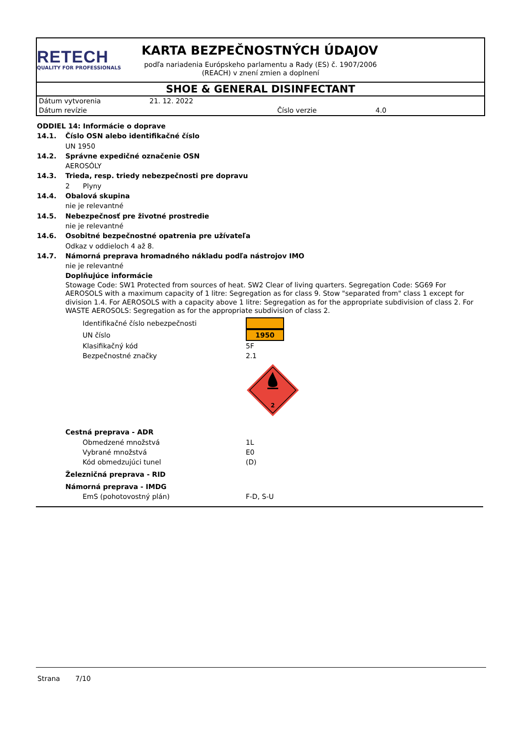RETECH
QUALITY FOR PROFESSIONALS
KARTA BEZPEČNOSTNÝCH ÚDAJOV
podľa nariadenia Európskeho parlamentu a Rady (ES) č. 1907/2006 (REACH) v znení zmien a doplnení
SHOE & GENERAL DISINFECTANT
Dátum vytvorenia
21. 12. 2022
Dátum revízie
Číslo verzie
4.0
ODDIEL 14: Informácie o doprave
14.1. Číslo OSN alebo identifikačné číslo
UN 1950
14.2. Správne expedičné označenie OSN
AEROSÓLY
14.3. Trieda, resp. triedy nebezpečnosti pre dopravu
2 Plyny
14.4. Obalová skupina
nie je relevantné
14.5. Nebezpečnosť pre životné prostredie
nie je relevantné
14.6. Osobitné bezpečnostné opatrenia pre užívateľa
Odkaz v oddieloch 4 až 8.
14.7. Námorná preprava hromadného nákladu podľa nástrojov IMO
nie je relevantné
Doplňujúce informácie
Stowage Code: SW1 Protected from sources of heat. SW2 Clear of living quarters. Segregation Code: SG69 For AEROSOLS with a maximum capacity of 1 litre: Segregation as for class 9. Stow "separated from" class 1 except for division 1.4. For AEROSOLS with a capacity above 1 litre: Segregation as for the appropriate subdivision of class 2. For WASTE AEROSOLS: Segregation as for the appropriate subdivision of class 2.
| Identifikačné číslo nebezpečnosti | |
| UN číslo | 1950 |
| Klasifikačný kód | 5F |
| Bezpečnostné značky | 2.1 |
| | 2 |
Cestná preprava - ADR
| Obmedzené množstvá | 1L |
| Vybrané množstvá | E0 |
| Kód obmedzujúci tunel | (D) |
Železničná preprava - RID
Námorná preprava - IMDG
| EmS (pohotovostný plán) | F-D, S-U |
Strana 7/10